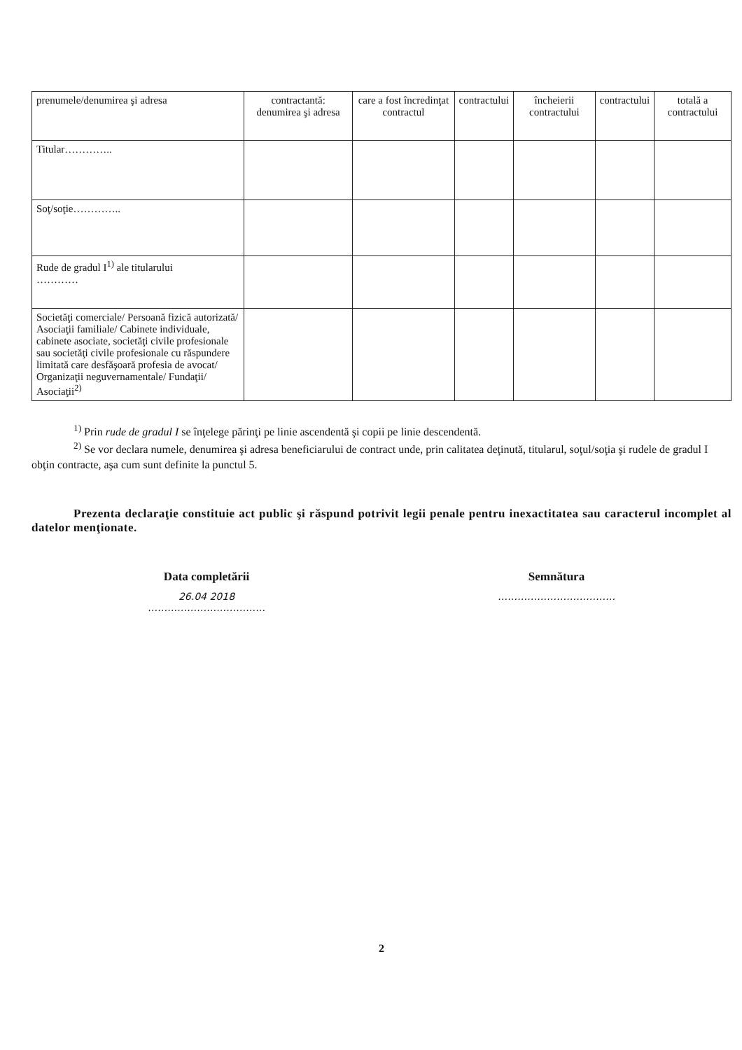| prenumele/denumirea şi adresa | contractantă: denumirea şi adresa | care a fost încredinţat contractul | contractului | încheierii contractului | contractului | totală a contractului |
| Titular………….. | | | | | | |
| Soţ/soţie………….. | | | | | | |
| Rude de gradul I<sup>1)</sup> ale titularului ………… | | | | | | |
| Societăţi comerciale/ Persoană fizică autorizată/ Asociaţii familiale/ Cabinete individuale, cabinete asociate, societăţi civile profesionale sau societăţi civile profesionale cu răspundere limitată care desfăşoară profesia de avocat/ Organizaţii neguvernamentale/ Fundaţii/ Asociaţii<sup>2)</sup> | | | | | | |
<sup>1)</sup> Prin rude de gradul I se înţelege părinţi pe linie ascendentă şi copii pe linie descendentă.
<sup>2)</sup> Se vor declara numele, denumirea şi adresa beneficiarului de contract unde, prin calitatea deţinută, titularul, soţul/soţia şi rudele de gradul I obţin contracte, aşa cum sunt definite la punctul 5.
Prezenta declaraţie constituie act public şi răspund potrivit legii penale pentru inexactitatea sau caracterul incomplet al datelor menţionate.
Data completării
26.04 2018
………………………………
Semnătura
………………………………
2